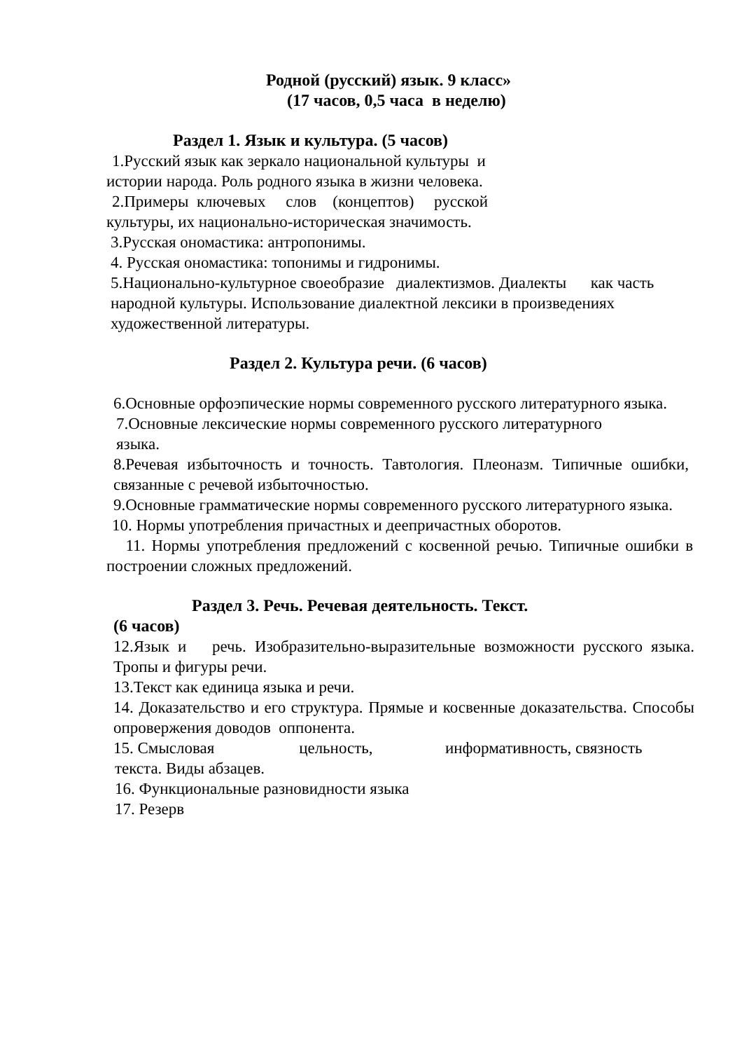Родной (русский) язык. 9 класс»
(17 часов, 0,5 часа в неделю)
Раздел 1. Язык и культура. (5 часов)
1.Русский язык как зеркало национальной культуры и
истории народа. Роль родного языка в жизни человека.
2.Примеры ключевых слов (концептов) русской
культуры, их национально-историческая значимость.
3.Русская ономастика: антропонимы.
4. Русская ономастика: топонимы и гидронимы.
5.Национально-культурное своеобразие диалектизмов. Диалекты как часть
народной культуры. Использование диалектной лексики в произведениях
художественной литературы.
Раздел 2. Культура речи. (6 часов)
6.Основные орфоэпические нормы современного русского литературного языка.
7.Основные лексические нормы современного русского литературного
языка.
8.Речевая избыточность и точность. Тавтология. Плеоназм. Типичные ошибки, связанные с речевой избыточностью.
9.Основные грамматические нормы современного русского литературного языка.
10. Нормы употребления причастных и деепричастных оборотов.
11. Нормы употребления предложений с косвенной речью. Типичные ошибки в построении сложных предложений.
Раздел 3. Речь. Речевая деятельность. Текст.
(6 часов)
12.Язык и речь. Изобразительно-выразительные возможности русского языка. Тропы и фигуры речи.
13.Текст как единица языка и речи.
14. Доказательство и его структура. Прямые и косвенные доказательства. Способы опровержения доводов оппонента.
15. Смысловая цельность, информативность, связность
текста. Виды абзацев.
16. Функциональные разновидности языка
17. Резерв